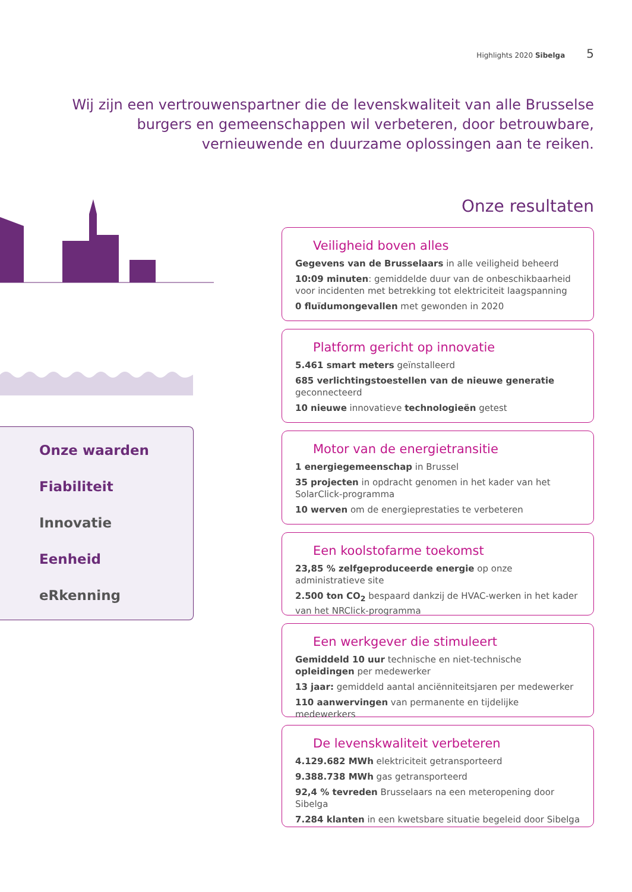Highlights 2020 Sibelga 5
Wij zijn een vertrouwenspartner die de levenskwaliteit van alle Brusselse burgers en gemeenschappen wil verbeteren, door betrouwbare, vernieuwende en duurzame oplossingen aan te reiken.
Onze resultaten
Onze waarden
Fiabiliteit
Innovatie
Eenheid
eRkenning
Veiligheid boven alles
Gegevens van de Brusselaars in alle veiligheid beheerd
10:09 minuten: gemiddelde duur van de onbeschikbaarheid voor incidenten met betrekking tot elektriciteit laagspanning
0 fluïdumongevallen met gewonden in 2020
Platform gericht op innovatie
5.461 smart meters geïnstalleerd
685 verlichtingstoestellen van de nieuwe generatie geconnecteerd
10 nieuwe innovatieve technologieën getest
Motor van de energietransitie
1 energiegemeenschap in Brussel
35 projecten in opdracht genomen in het kader van het SolarClick-programma
10 werven om de energieprestaties te verbeteren
Een koolstofarme toekomst
23,85 % zelfgeproduceerde energie op onze administratieve site
2.500 ton CO<sub>2</sub> bespaard dankzij de HVAC-werken in het kader van het NRClick-programma
Een werkgever die stimuleert
Gemiddeld 10 uur technische en niet-technische opleidingen per medewerker
13 jaar: gemiddeld aantal anciënniteitsjaren per medewerker
110 aanwervingen van permanente en tijdelijke medewerkers
De levenskwaliteit verbeteren
4.129.682 MWh elektriciteit getransporteerd
9.388.738 MWh gas getransporteerd
92,4 % tevreden Brusselaars na een meteropening door Sibelga
7.284 klanten in een kwetsbare situatie begeleid door Sibelga